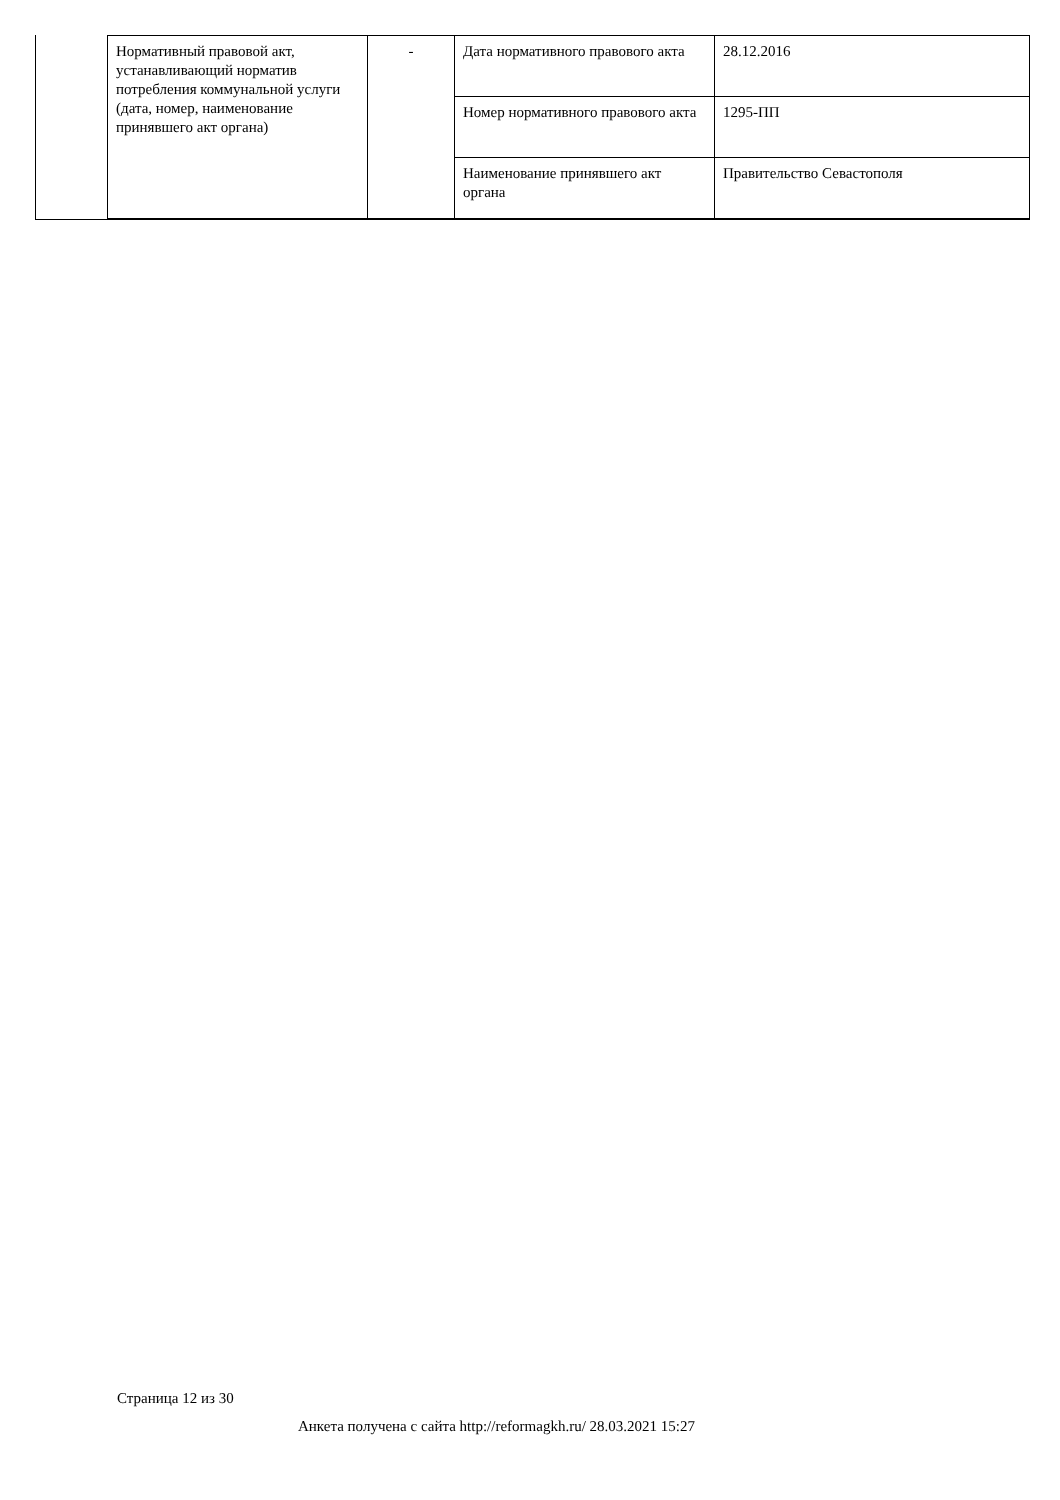| Нормативный правовой акт, устанавливающий норматив потребления коммунальной услуги (дата, номер, наименование принявшего акт органа) | - | Дата нормативного правового акта | 28.12.2016 |
| | | Номер нормативного правового акта | 1295-ПП |
| | | Наименование принявшего акт органа | Правительство Севастополя |
Страница 12 из 30
Анкета получена с сайта http://reformagkh.ru/ 28.03.2021 15:27